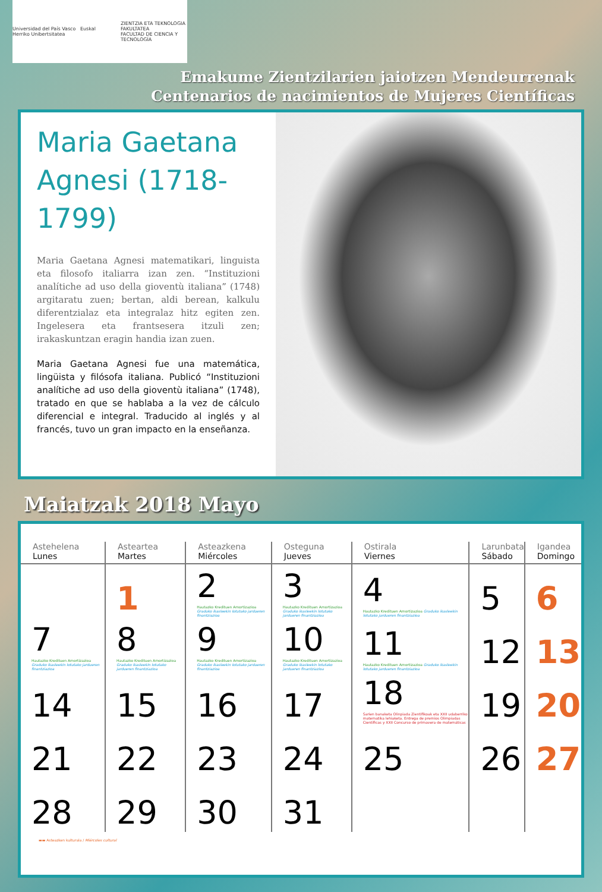Universidad del País Vasco Euskal Herriko Unibertsitatea
ZIENTZIA ETA TEKNOLOGIA FAKULTATEA
FACULTAD DE CIENCIA Y TECNOLOGÍA
Emakume Zientzilarien jaiotzen Mendeurrenak
Centenarios de nacimientos de Mujeres Científicas
Maria Gaetana Agnesi (1718-1799)
Maria Gaetana Agnesi matematikari, linguista eta filosofo italiarra izan zen. “Instituzioni analítiche ad uso della gioventù italiana” (1748) argitaratu zuen; bertan, aldi berean, kalkulu diferentzialaz eta integralaz hitz egiten zen. Ingelesera eta frantsesera itzuli zen; irakaskuntzan eragin handia izan zuen.
Maria Gaetana Agnesi fue una matemática, lingüista y filósofa italiana. Publicó “Instituzioni analítiche ad uso della gioventù italiana” (1748), tratado en que se hablaba a la vez de cálculo diferencial e integral. Traducido al inglés y al francés, tuvo un gran impacto en la enseñanza.
Maiatzak 2018 Mayo
| Astehelena Lunes | Asteartea Martes | Asteazkena Miércoles | Osteguna Jueves | Ostirala Viernes | Larunbata Sábado | Igandea Domingo |
| --- | --- | --- | --- | --- | --- | --- |
| | 1 | 2 Hautazko Kredituen Amortizazioa Graduko ikasleekin lotutako jardueren finantziazioa | 3 Hautazko Kredituen Amortizazioa Graduko ikasleekin lotutako jardueren finantziazioa | 4 Hautazko Kredituen Amortizazioa Graduko ikasleekin lotutako jardueren finantziazioa | 5 | 6 |
| 7 Hautazko Kredituen Amortizazioa Graduko ikasleekin lotutako jardueren finantziazioa | 8 Hautazko Kredituen Amortizazioa Graduko ikasleekin lotutako jardueren finantziazioa | 9 Hautazko Kredituen Amortizazioa Graduko ikasleekin lotutako jardueren finantziazioa | 10 Hautazko Kredituen Amortizazioa Graduko ikasleekin lotutako jardueren finantziazioa | 11 Hautazko Kredituen Amortizazioa Graduko ikasleekin lotutako jardueren finantziazioa | 12 | 13 |
| 14 | 15 | 16 | 17 | 18 Sarien banaketa Olinpiada Zientifikoak eta XXII udaberriko matematika lehiaketa. Entrega de premios Olimpiadas Científicas y XXII Concurso de primavera de matemáticas | 19 | 20 |
| 21 | 22 | 23 | 24 | 25 | 26 | 27 |
| 28 | 29 | 30 | 31 | | | |
▬▬ Asteazken kulturala / Miércoles cultural